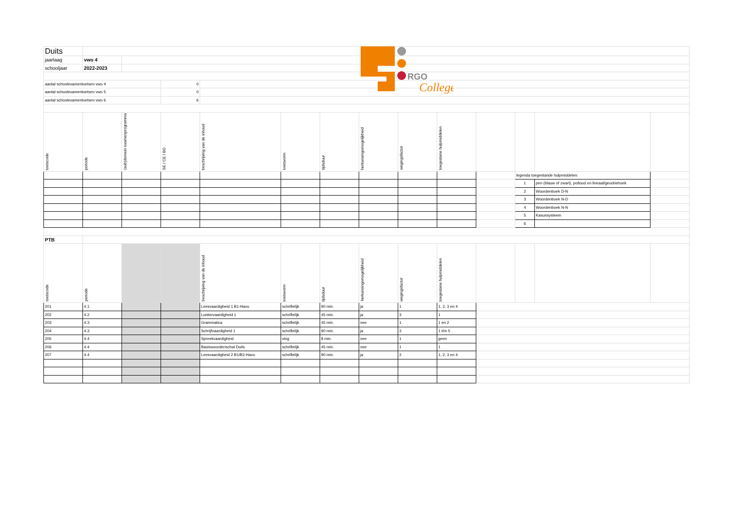RGO
College
| Duits | | | | | | | | | | | | | |
| jaarlaag | vwo 4 | | | | | | | | | | | | |
| schooljaar | 2022-2023 | | | | | | | | | | | | |
| aantal schoolexamentoetsen vwo 4 | | | 0 | | | | | | | | | | |
| aantal schoolexamentoetsen vwo 5 | | | 0 | | | | | | | | | | |
| aantal schoolexamentoetsen vwo 6 | | | 6 | | | | | | | | | | |
| toetscode | periode | (sub)domein examenprogramma | SE / CE / BG | beschrijving van de inhoud | toetsvorm | tijdsduur | herkansingsmogelijkheid | wegingsfactor | toegestane hulpmiddelen | | | | |
| | | | | | | | | | | | legenda toegestande hulpmiddelen: | | |
| | | | | | | | | | | | 1 | pen (blauw of zwart), potlood en lineaal/geodriehoek | |
| | | | | | | | | | | | 2 | Woordenboek D-N | |
| | | | | | | | | | | | 3 | Woordenboek N-D | |
| | | | | | | | | | | | 4 | Woordenboek N-N | |
| | | | | | | | | | | | 5 | Kasussysteem | |
| | | | | | | | | | | | 6 | | |
| PTB | | | | | | | | | | | | | |
| toetscode | periode | | | beschrijving van de inhoud | toetsvorm | tijdsduur | herkansingsmogelijkheid | wegingsfactor | toegestane hulpmiddelen | | | | |
| 201 | 4.1 | | | Leesvaardigheid 1 B1-Havo | schriftelijk | 90 min. | ja | 1 | 1, 2, 3 en 4 | | | | |
| 202 | 4.2 | | | Luistervaardigheid 1 | schriftelijk | 45 min. | ja | 3 | 1 | | | | |
| 203 | 4.3 | | | Grammatica | schriftelijk | 45 min. | nee | 1 | 1 en 2 | | | | |
| 204 | 4.3 | | | Schrijfvaardigheid 1 | schriftelijk | 90 min. | ja | 3 | 1 t/m 5 | | | | |
| 205 | 4.4 | | | Spreekvaardigheid | vlog | 8 min. | nee | 1 | geen | | | | |
| 206 | 4.4 | | | Basiswoordenschat Duits | schriftelijk | 45 min. | nee | 1 | 1 | | | | |
| 207 | 4.4 | | | Leesvaardigheid 2 B1/B2-Havo | schriftelijk | 90 min. | ja | 2 | 1, 2, 3 en 4 | | | | |